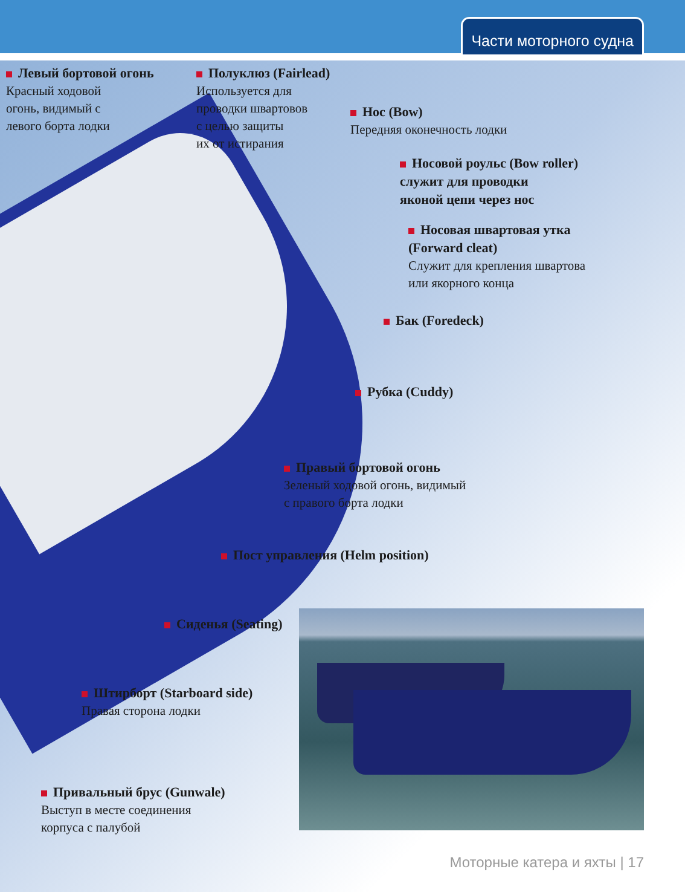Части моторного судна
Левый бортовой огонь
Красный ходовой
огонь, видимый с
левого борта лодки
Полуклюз (Fairlead)
Используется для
проводки швартовов
с целью защиты
их от истирания
Нос (Bow)
Передняя оконечность лодки
Носовой роульс (Bow roller)
служит для проводки
яконой цепи через нос
Носовая швартовая утка
(Forward cleat)
Служит для крепления швартова
или якорного конца
Бак (Foredeck)
Рубка (Cuddy)
Правый бортовой огонь
Зеленый ходовой огонь, видимый
с правого борта лодки
Пост управления (Helm position)
Сиденья (Seating)
Штирборт (Starboard side)
Правая сторона лодки
Привальный брус (Gunwale)
Выступ в месте соединения
корпуса с палубой
Моторные катера и яхты | 17